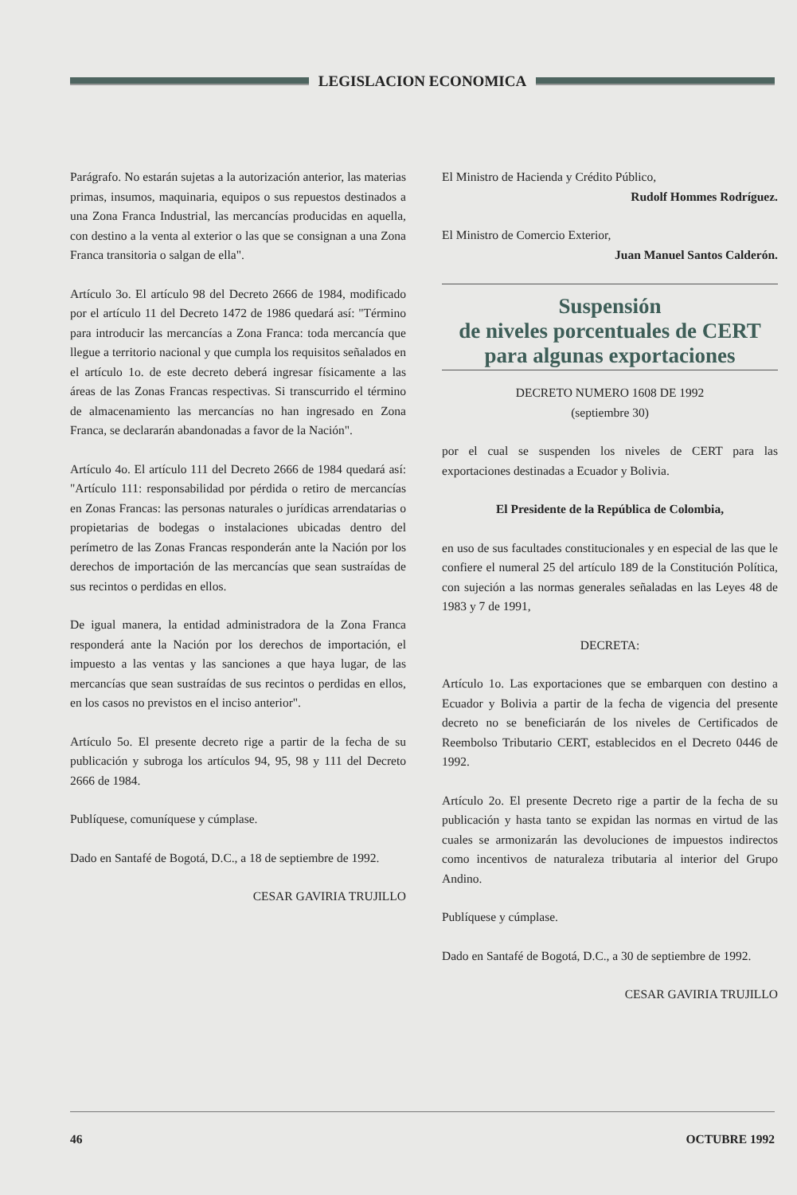LEGISLACION ECONOMICA
Parágrafo. No estarán sujetas a la autorización anterior, las materias primas, insumos, maquinaria, equipos o sus repuestos destinados a una Zona Franca Industrial, las mercancías producidas en aquella, con destino a la venta al exterior o las que se consignan a una Zona Franca transitoria o salgan de ella".
Artículo 3o. El artículo 98 del Decreto 2666 de 1984, modificado por el artículo 11 del Decreto 1472 de 1986 quedará así: "Término para introducir las mercancías a Zona Franca: toda mercancía que llegue a territorio nacional y que cumpla los requisitos señalados en el artículo 1o. de este decreto deberá ingresar físicamente a las áreas de las Zonas Francas respectivas. Si transcurrido el término de almacenamiento las mercancías no han ingresado en Zona Franca, se declararán abandonadas a favor de la Nación".
Artículo 4o. El artículo 111 del Decreto 2666 de 1984 quedará así: "Artículo 111: responsabilidad por pérdida o retiro de mercancías en Zonas Francas: las personas naturales o jurídicas arrendatarias o propietarias de bodegas o instalaciones ubicadas dentro del perímetro de las Zonas Francas responderán ante la Nación por los derechos de importación de las mercancías que sean sustraídas de sus recintos o perdidas en ellos.
De igual manera, la entidad administradora de la Zona Franca responderá ante la Nación por los derechos de importación, el impuesto a las ventas y las sanciones a que haya lugar, de las mercancías que sean sustraídas de sus recintos o perdidas en ellos, en los casos no previstos en el inciso anterior".
Artículo 5o. El presente decreto rige a partir de la fecha de su publicación y subroga los artículos 94, 95, 98 y 111 del Decreto 2666 de 1984.
Publíquese, comuníquese y cúmplase.
Dado en Santafé de Bogotá, D.C., a 18 de septiembre de 1992.
CESAR GAVIRIA TRUJILLO
El Ministro de Hacienda y Crédito Público,
Rudolf Hommes Rodríguez.
El Ministro de Comercio Exterior,
Juan Manuel Santos Calderón.
Suspensión
de niveles porcentuales de CERT
para algunas exportaciones
DECRETO NUMERO 1608 DE 1992
(septiembre 30)
por el cual se suspenden los niveles de CERT para las exportaciones destinadas a Ecuador y Bolivia.
El Presidente de la República de Colombia,
en uso de sus facultades constitucionales y en especial de las que le confiere el numeral 25 del artículo 189 de la Constitución Política, con sujeción a las normas generales señaladas en las Leyes 48 de 1983 y 7 de 1991,
DECRETA:
Artículo 1o. Las exportaciones que se embarquen con destino a Ecuador y Bolivia a partir de la fecha de vigencia del presente decreto no se beneficiarán de los niveles de Certificados de Reembolso Tributario CERT, establecidos en el Decreto 0446 de 1992.
Artículo 2o. El presente Decreto rige a partir de la fecha de su publicación y hasta tanto se expidan las normas en virtud de las cuales se armonizarán las devoluciones de impuestos indirectos como incentivos de naturaleza tributaria al interior del Grupo Andino.
Publíquese y cúmplase.
Dado en Santafé de Bogotá, D.C., a 30 de septiembre de 1992.
CESAR GAVIRIA TRUJILLO
46 OCTUBRE 1992